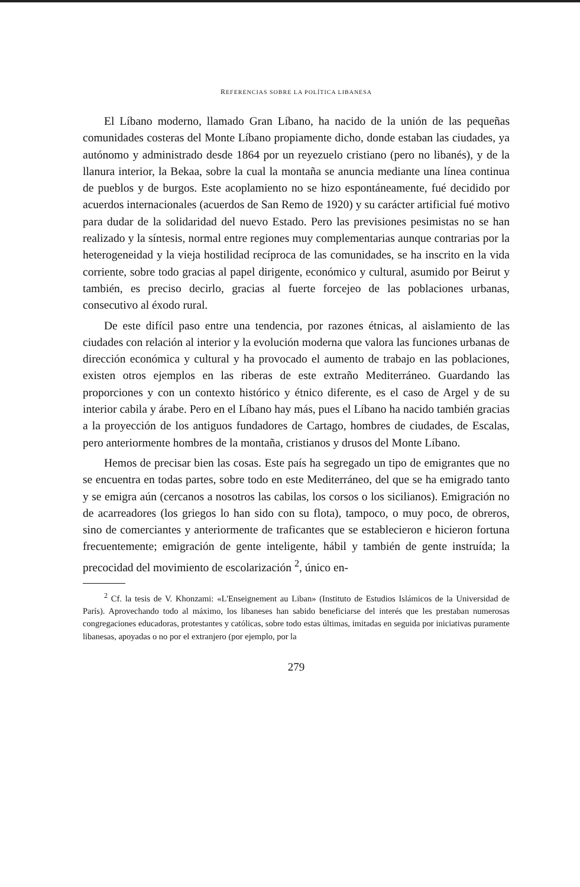REFERENCIAS SOBRE LA POLÍTICA LIBANESA
El Líbano moderno, llamado Gran Líbano, ha nacido de la unión de las pequeñas comunidades costeras del Monte Líbano propiamente dicho, donde estaban las ciudades, ya autónomo y administrado desde 1864 por un reyezuelo cristiano (pero no libanés), y de la llanura interior, la Bekaa, sobre la cual la montaña se anuncia mediante una línea continua de pueblos y de burgos. Este acoplamiento no se hizo espontáneamente, fué decidido por acuerdos internacionales (acuerdos de San Remo de 1920) y su carácter artificial fué motivo para dudar de la solidaridad del nuevo Estado. Pero las previsiones pesimistas no se han realizado y la síntesis, normal entre regiones muy complementarias aunque contrarias por la heterogeneidad y la vieja hostilidad recíproca de las comunidades, se ha inscrito en la vida corriente, sobre todo gracias al papel dirigente, económico y cultural, asumido por Beirut y también, es preciso decirlo, gracias al fuerte forcejeo de las poblaciones urbanas, consecutivo al éxodo rural.
De este difícil paso entre una tendencia, por razones étnicas, al aislamiento de las ciudades con relación al interior y la evolución moderna que valora las funciones urbanas de dirección económica y cultural y ha provocado el aumento de trabajo en las poblaciones, existen otros ejemplos en las riberas de este extraño Mediterráneo. Guardando las proporciones y con un contexto histórico y étnico diferente, es el caso de Argel y de su interior cabila y árabe. Pero en el Líbano hay más, pues el Líbano ha nacido también gracias a la proyección de los antiguos fundadores de Cartago, hombres de ciudades, de Escalas, pero anteriormente hombres de la montaña, cristianos y drusos del Monte Líbano.
Hemos de precisar bien las cosas. Este país ha segregado un tipo de emigrantes que no se encuentra en todas partes, sobre todo en este Mediterráneo, del que se ha emigrado tanto y se emigra aún (cercanos a nosotros las cabilas, los corsos o los sicilianos). Emigración no de acarreadores (los griegos lo han sido con su flota), tampoco, o muy poco, de obreros, sino de comerciantes y anteriormente de traficantes que se establecieron e hicieron fortuna frecuentemente; emigración de gente inteligente, hábil y también de gente instruída; la precocidad del movimiento de escolarización <sup>2</sup>, único en-
<sup>2</sup> Cf. la tesis de V. Khonzami: «L'Enseignement au Liban» (Instituto de Estudios Islámicos de la Universidad de París). Aprovechando todo al máximo, los libaneses han sabido beneficiarse del interés que les prestaban numerosas congregaciones educadoras, protestantes y católicas, sobre todo estas últimas, imitadas en seguida por iniciativas puramente libanesas, apoyadas o no por el extranjero (por ejemplo, por la
279